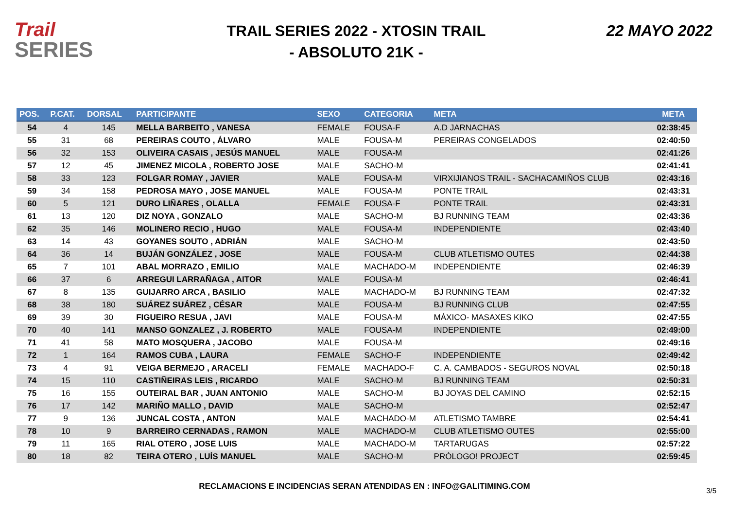Trail
SERIES
TRAIL SERIES 2022 - XTOSIN TRAIL
- ABSOLUTO 21K -
22 MAYO 2022
| POS. | P.CAT. | DORSAL | PARTICIPANTE | SEXO | CATEGORIA | META | META |
| --- | --- | --- | --- | --- | --- | --- | --- |
| 54 | 4 | 145 | MELLA BARBEITO , VANESA | FEMALE | FOUSA-F | A.D JARNACHAS | 02:38:45 |
| 55 | 31 | 68 | PEREIRAS COUTO , ÁLVARO | MALE | FOUSA-M | PEREIRAS CONGELADOS | 02:40:50 |
| 56 | 32 | 153 | OLIVEIRA CASAIS , JESÚS MANUEL | MALE | FOUSA-M | | 02:41:26 |
| 57 | 12 | 45 | JIMENEZ MICOLA , ROBERTO JOSE | MALE | SACHO-M | | 02:41:41 |
| 58 | 33 | 123 | FOLGAR ROMAY , JAVIER | MALE | FOUSA-M | VIRXIJIANOS TRAIL - SACHACAMIÑOS CLUB | 02:43:16 |
| 59 | 34 | 158 | PEDROSA MAYO , JOSE MANUEL | MALE | FOUSA-M | PONTE TRAIL | 02:43:31 |
| 60 | 5 | 121 | DURO LIÑARES , OLALLA | FEMALE | FOUSA-F | PONTE TRAIL | 02:43:31 |
| 61 | 13 | 120 | DIZ NOYA , GONZALO | MALE | SACHO-M | BJ RUNNING TEAM | 02:43:36 |
| 62 | 35 | 146 | MOLINERO RECIO , HUGO | MALE | FOUSA-M | INDEPENDIENTE | 02:43:40 |
| 63 | 14 | 43 | GOYANES SOUTO , ADRIÁN | MALE | SACHO-M | | 02:43:50 |
| 64 | 36 | 14 | BUJÁN GONZÁLEZ , JOSE | MALE | FOUSA-M | CLUB ATLETISMO OUTES | 02:44:38 |
| 65 | 7 | 101 | ABAL MORRAZO , EMILIO | MALE | MACHADO-M | INDEPENDIENTE | 02:46:39 |
| 66 | 37 | 6 | ARREGUI LARRAÑAGA , AITOR | MALE | FOUSA-M | | 02:46:41 |
| 67 | 8 | 135 | GUIJARRO ARCA , BASILIO | MALE | MACHADO-M | BJ RUNNING TEAM | 02:47:32 |
| 68 | 38 | 180 | SUÁREZ SUÁREZ , CÉSAR | MALE | FOUSA-M | BJ RUNNING CLUB | 02:47:55 |
| 69 | 39 | 30 | FIGUEIRO RESUA , JAVI | MALE | FOUSA-M | MÁXICO- MASAXES KIKO | 02:47:55 |
| 70 | 40 | 141 | MANSO GONZALEZ , J. ROBERTO | MALE | FOUSA-M | INDEPENDIENTE | 02:49:00 |
| 71 | 41 | 58 | MATO MOSQUERA , JACOBO | MALE | FOUSA-M | | 02:49:16 |
| 72 | 1 | 164 | RAMOS CUBA , LAURA | FEMALE | SACHO-F | INDEPENDIENTE | 02:49:42 |
| 73 | 4 | 91 | VEIGA BERMEJO , ARACELI | FEMALE | MACHADO-F | C. A. CAMBADOS - SEGUROS NOVAL | 02:50:18 |
| 74 | 15 | 110 | CASTIÑEIRAS LEIS , RICARDO | MALE | SACHO-M | BJ RUNNING TEAM | 02:50:31 |
| 75 | 16 | 155 | OUTEIRAL BAR , JUAN ANTONIO | MALE | SACHO-M | BJ JOYAS DEL CAMINO | 02:52:15 |
| 76 | 17 | 142 | MARIÑO MALLO , DAVID | MALE | SACHO-M | | 02:52:47 |
| 77 | 9 | 136 | JUNCAL COSTA , ANTON | MALE | MACHADO-M | ATLETISMO TAMBRE | 02:54:41 |
| 78 | 10 | 9 | BARREIRO CERNADAS , RAMON | MALE | MACHADO-M | CLUB ATLETISMO OUTES | 02:55:00 |
| 79 | 11 | 165 | RIAL OTERO , JOSE LUIS | MALE | MACHADO-M | TARTARUGAS | 02:57:22 |
| 80 | 18 | 82 | TEIRA OTERO , LUÍS MANUEL | MALE | SACHO-M | PRÓLOGO! PROJECT | 02:59:45 |
RECLAMACIONS E INCIDENCIAS SERAN ATENDIDAS EN : INFO@GALITIMING.COM
3/5